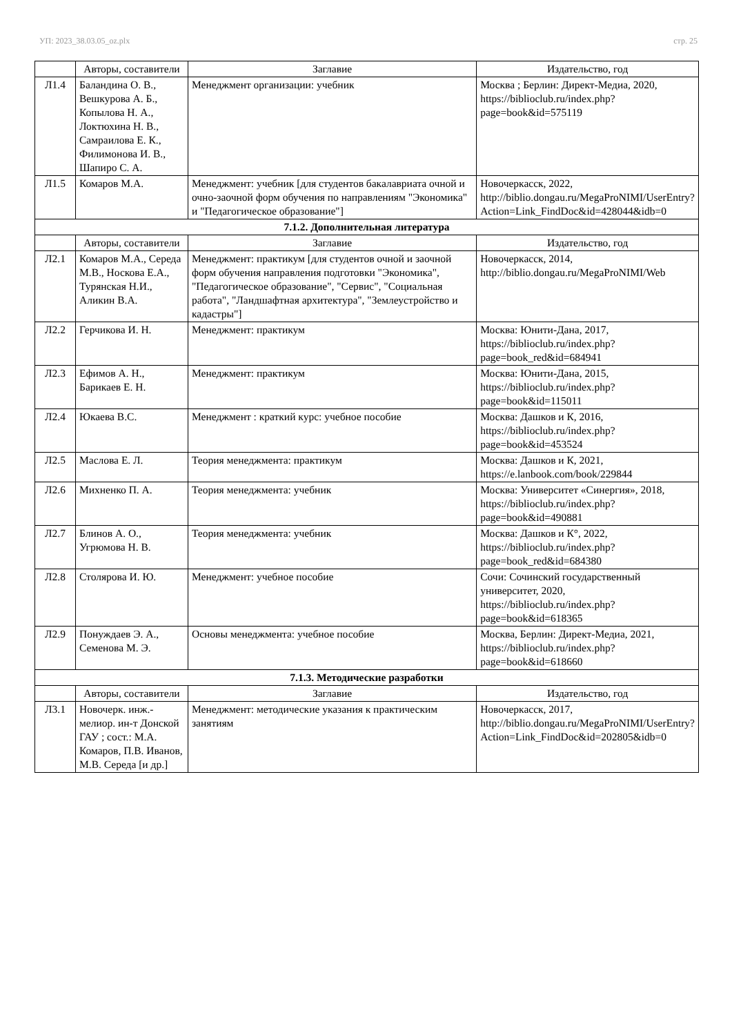УП: 2023_38.03.05_oz.plx стр. 25
| | Авторы, составители | Заглавие | Издательство, год |
| --- | --- | --- | --- |
| Л1.4 | Баландина О. В., Вешкурова А. Б., Копылова Н. А., Локтюхина Н. В., Самраилова Е. К., Филимонова И. В., Шапиро С. А. | Менеджмент организации: учебник | Москва ; Берлин: Директ-Медиа, 2020, https://biblioclub.ru/index.php?page=book&id=575119 |
| Л1.5 | Комаров М.А. | Менеджмент: учебник [для студентов бакалавриата очной и очно-заочной форм обучения по направлениям "Экономика" и "Педагогическое образование"] | Новочеркасск, 2022, http://biblio.dongau.ru/MegaProNIMI/UserEntry?Action=Link_FindDoc&id=428044&idb=0 |
| 7.1.2. Дополнительная литература | | | |
| | Авторы, составители | Заглавие | Издательство, год |
| Л2.1 | Комаров М.А., Середа М.В., Носкова Е.А., Турянская Н.И., Аликин В.А. | Менеджмент: практикум [для студентов очной и заочной форм обучения направления подготовки "Экономика", "Педагогическое образование", "Сервис", "Социальная работа", "Ландшафтная архитектура", "Землеустройство и кадастры"] | Новочеркасск, 2014, http://biblio.dongau.ru/MegaProNIMI/Web |
| Л2.2 | Герчикова И. Н. | Менеджмент: практикум | Москва: Юнити-Дана, 2017, https://biblioclub.ru/index.php?page=book_red&id=684941 |
| Л2.3 | Ефимов А. Н., Барикаев Е. Н. | Менеджмент: практикум | Москва: Юнити-Дана, 2015, https://biblioclub.ru/index.php?page=book&id=115011 |
| Л2.4 | Юкаева В.С. | Менеджмент : краткий курс: учебное пособие | Москва: Дашков и К, 2016, https://biblioclub.ru/index.php?page=book&id=453524 |
| Л2.5 | Маслова Е. Л. | Теория менеджмента: практикум | Москва: Дашков и К, 2021, https://e.lanbook.com/book/229844 |
| Л2.6 | Михненко П. А. | Теория менеджмента: учебник | Москва: Университет «Синергия», 2018, https://biblioclub.ru/index.php?page=book&id=490881 |
| Л2.7 | Блинов А. О., Угрюмова Н. В. | Теория менеджмента: учебник | Москва: Дашков и К°, 2022, https://biblioclub.ru/index.php?page=book_red&id=684380 |
| Л2.8 | Столярова И. Ю. | Менеджмент: учебное пособие | Сочи: Сочинский государственный университет, 2020, https://biblioclub.ru/index.php?page=book&id=618365 |
| Л2.9 | Понуждаев Э. А., Семенова М. Э. | Основы менеджмента: учебное пособие | Москва, Берлин: Директ-Медиа, 2021, https://biblioclub.ru/index.php?page=book&id=618660 |
| 7.1.3. Методические разработки | | | |
| | Авторы, составители | Заглавие | Издательство, год |
| Л3.1 | Новочерк. инж.-мелиор. ин-т Донской ГАУ ; сост.: М.А. Комаров, П.В. Иванов, М.В. Середа [и др.] | Менеджмент: методические указания к практическим занятиям | Новочеркасск, 2017, http://biblio.dongau.ru/MegaProNIMI/UserEntry?Action=Link_FindDoc&id=202805&idb=0 |